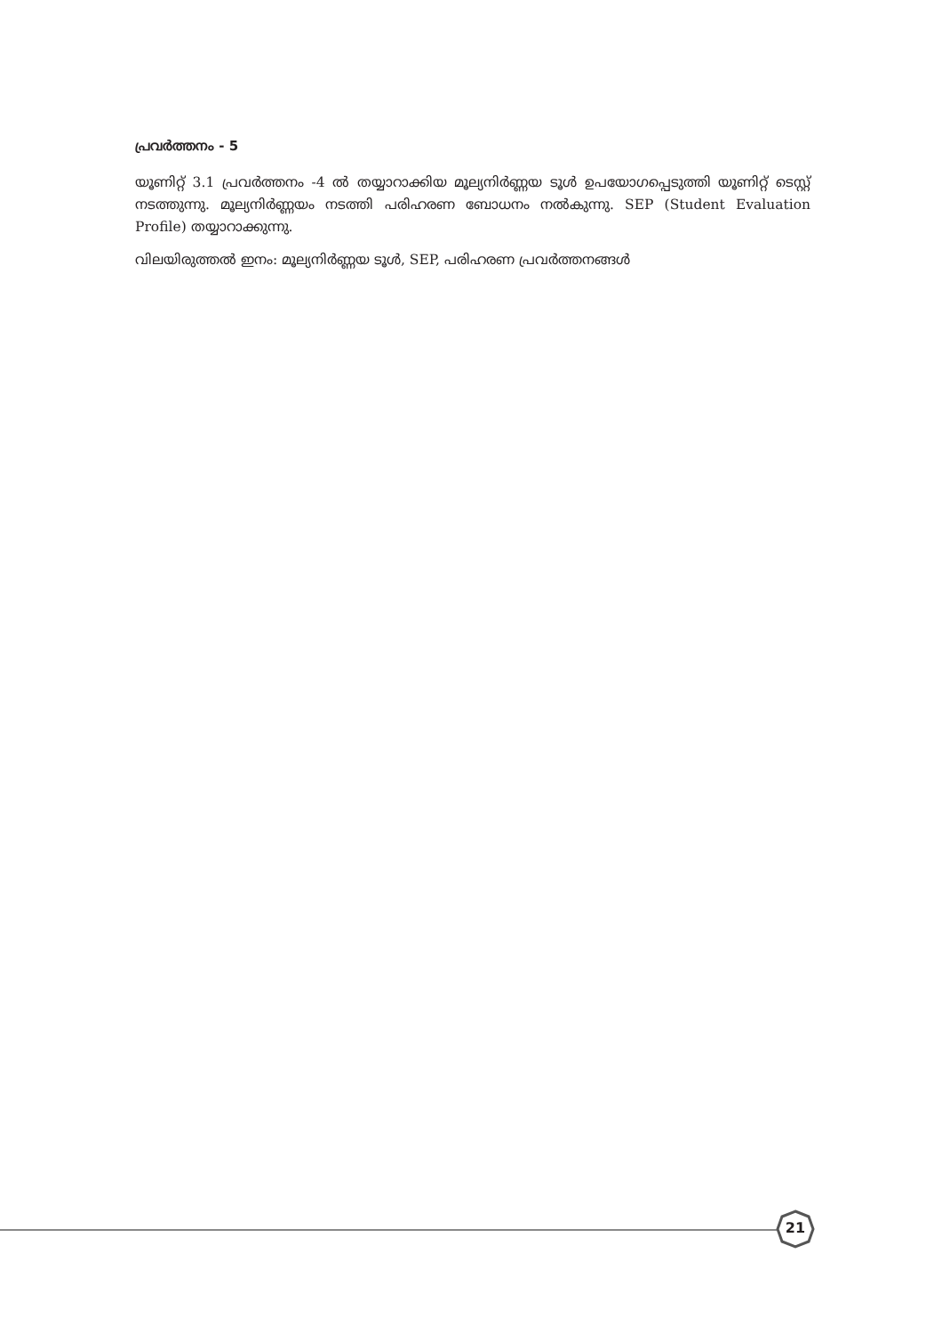പ്രവർത്തനം - 5
യൂണിറ്റ് 3.1 പ്രവർത്തനം -4 ൽ തയ്യാറാക്കിയ മൂല്യനിർണ്ണയ ടൂൾ ഉപയോഗപ്പെടുത്തി യൂണിറ്റ് ടെസ്റ്റ് നടത്തുന്നു. മൂല്യനിർണ്ണയം നടത്തി പരിഹരണ ബോധനം നൽകുന്നു. SEP (Student Evaluation Profile) തയ്യാറാക്കുന്നു.
വിലയിരുത്തൽ ഇനം: മൂല്യനിർണ്ണയ ടൂൾ, SEP, പരിഹരണ പ്രവർത്തനങ്ങൾ
21